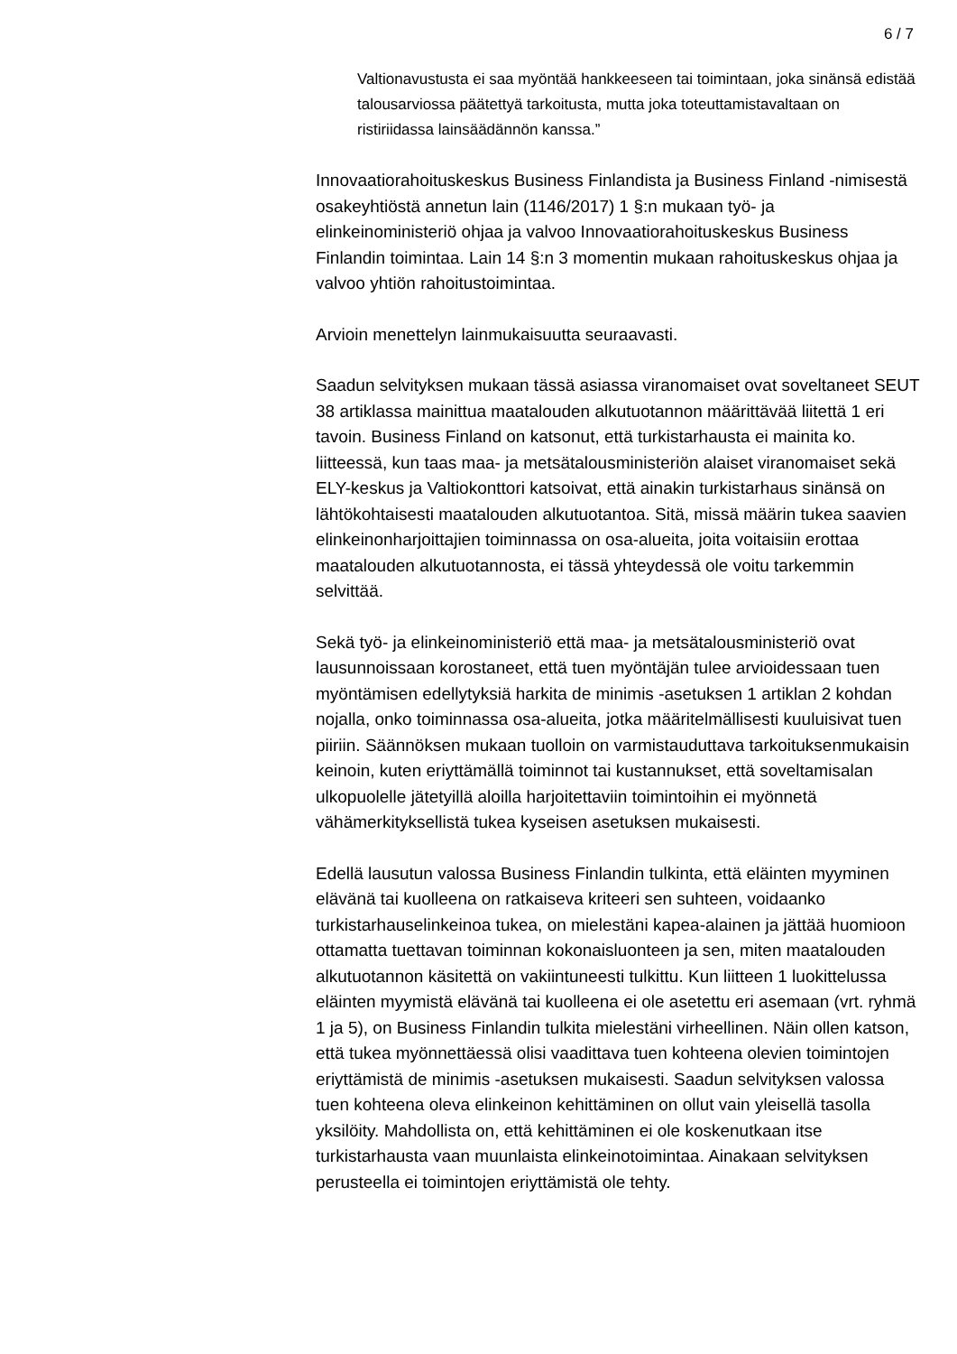6 / 7
Valtionavustusta ei saa myöntää hankkeeseen tai toimintaan, joka sinänsä edistää talousarviossa päätettyä tarkoitusta, mutta joka toteuttamistavaltaan on ristiriidassa lainsäädännön kanssa.”
Innovaatiorahoituskeskus Business Finlandista ja Business Finland -nimisestä osakeyhtiöstä annetun lain (1146/2017) 1 §:n mukaan työ- ja elinkeinoministeriö ohjaa ja valvoo Innovaatiorahoituskeskus Business Finlandin toimintaa. Lain 14 §:n 3 momentin mukaan rahoituskeskus ohjaa ja valvoo yhtiön rahoitustoimintaa.
Arvioin menettelyn lainmukaisuutta seuraavasti.
Saadun selvityksen mukaan tässä asiassa viranomaiset ovat soveltaneet SEUT 38 artiklassa mainittua maatalouden alkutuotannon määrittävää liitettä 1 eri tavoin. Business Finland on katsonut, että turkistarhausta ei mainita ko. liitteessä, kun taas maa- ja metsätalousministeriön alaiset viranomaiset sekä ELY-keskus ja Valtiokonttori katsoivat, että ainakin turkistarhaus sinänsä on lähtökohtaisesti maatalouden alkutuotantoa. Sitä, missä määrin tukea saavien elinkeinonharjoittajien toiminnassa on osa-alueita, joita voitaisiin erottaa maatalouden alkutuotannosta, ei tässä yhteydessä ole voitu tarkemmin selvittää.
Sekä työ- ja elinkeinoministeriö että maa- ja metsätalousministeriö ovat lausunnoissaan korostaneet, että tuen myöntäjän tulee arvioidessaan tuen myöntämisen edellytyksiä harkita de minimis -asetuksen 1 artiklan 2 kohdan nojalla, onko toiminnassa osa-alueita, jotka määritelmällisesti kuuluisivat tuen piiriin. Säännöksen mukaan tuolloin on varmistauduttava tarkoituksenmukaisin keinoin, kuten eriyttämällä toiminnot tai kustannukset, että soveltamisalan ulkopuolelle jätetyillä aloilla harjoitettaviin toimintoihin ei myönnetä vähämerkityksellistä tukea kyseisen asetuksen mukaisesti.
Edellä lausutun valossa Business Finlandin tulkinta, että eläinten myyminen elävänä tai kuolleena on ratkaiseva kriteeri sen suhteen, voidaanko turkistarhauselinkeinoa tukea, on mielestäni kapea-alainen ja jättää huomioon ottamatta tuettavan toiminnan kokonaisluonteen ja sen, miten maatalouden alkutuotannon käsitettä on vakiintuneesti tulkittu. Kun liitteen 1 luokittelussa eläinten myymistä elävänä tai kuolleena ei ole asetettu eri asemaan (vrt. ryhmä 1 ja 5), on Business Finlandin tulkita mielestäni virheellinen. Näin ollen katson, että tukea myönnettäessä olisi vaadittava tuen kohteena olevien toimintojen eriyttämistä de minimis -asetuksen mukaisesti. Saadun selvityksen valossa tuen kohteena oleva elinkeinon kehittäminen on ollut vain yleisellä tasolla yksilöity. Mahdollista on, että kehittäminen ei ole koskenutkaan itse turkistarhausta vaan muunlaista elinkeinotoimintaa. Ainakaan selvityksen perusteella ei toimintojen eriyttämistä ole tehty.